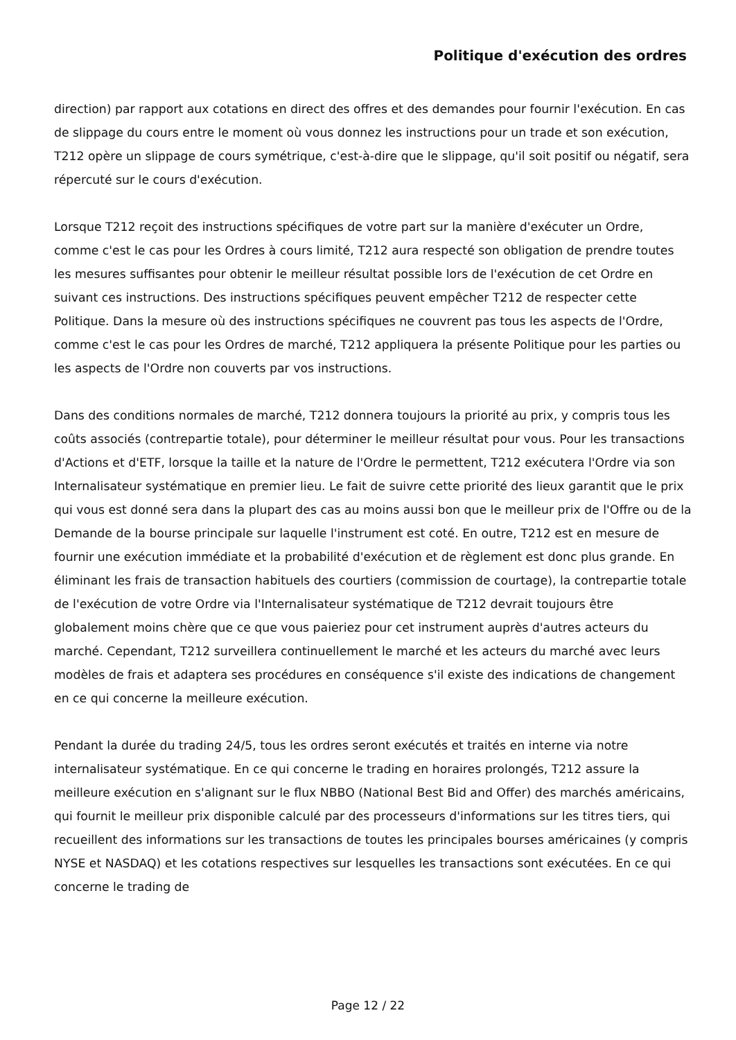Politique d'exécution des ordres
direction) par rapport aux cotations en direct des offres et des demandes pour fournir l'exécution. En cas de slippage du cours entre le moment où vous donnez les instructions pour un trade et son exécution, T212 opère un slippage de cours symétrique, c'est-à-dire que le slippage, qu'il soit positif ou négatif, sera répercuté sur le cours d'exécution.
Lorsque T212 reçoit des instructions spécifiques de votre part sur la manière d'exécuter un Ordre, comme c'est le cas pour les Ordres à cours limité, T212 aura respecté son obligation de prendre toutes les mesures suffisantes pour obtenir le meilleur résultat possible lors de l'exécution de cet Ordre en suivant ces instructions. Des instructions spécifiques peuvent empêcher T212 de respecter cette Politique. Dans la mesure où des instructions spécifiques ne couvrent pas tous les aspects de l'Ordre, comme c'est le cas pour les Ordres de marché, T212 appliquera la présente Politique pour les parties ou les aspects de l'Ordre non couverts par vos instructions.
Dans des conditions normales de marché, T212 donnera toujours la priorité au prix, y compris tous les coûts associés (contrepartie totale), pour déterminer le meilleur résultat pour vous. Pour les transactions d'Actions et d'ETF, lorsque la taille et la nature de l'Ordre le permettent, T212 exécutera l'Ordre via son Internalisateur systématique en premier lieu. Le fait de suivre cette priorité des lieux garantit que le prix qui vous est donné sera dans la plupart des cas au moins aussi bon que le meilleur prix de l'Offre ou de la Demande de la bourse principale sur laquelle l'instrument est coté. En outre, T212 est en mesure de fournir une exécution immédiate et la probabilité d'exécution et de règlement est donc plus grande. En éliminant les frais de transaction habituels des courtiers (commission de courtage), la contrepartie totale de l'exécution de votre Ordre via l'Internalisateur systématique de T212 devrait toujours être globalement moins chère que ce que vous paieriez pour cet instrument auprès d'autres acteurs du marché. Cependant, T212 surveillera continuellement le marché et les acteurs du marché avec leurs modèles de frais et adaptera ses procédures en conséquence s'il existe des indications de changement en ce qui concerne la meilleure exécution.
Pendant la durée du trading 24/5, tous les ordres seront exécutés et traités en interne via notre internalisateur systématique. En ce qui concerne le trading en horaires prolongés, T212 assure la meilleure exécution en s'alignant sur le flux NBBO (National Best Bid and Offer) des marchés américains, qui fournit le meilleur prix disponible calculé par des processeurs d'informations sur les titres tiers, qui recueillent des informations sur les transactions de toutes les principales bourses américaines (y compris NYSE et NASDAQ) et les cotations respectives sur lesquelles les transactions sont exécutées. En ce qui concerne le trading de
Page 12 / 22